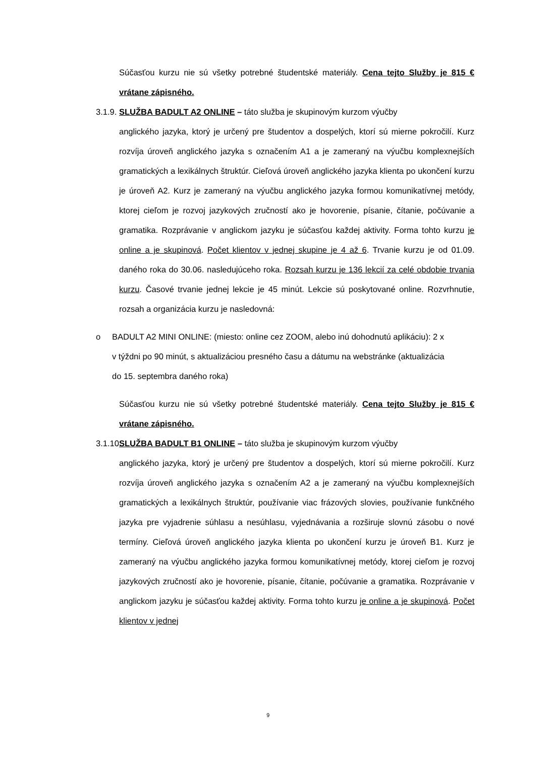Súčasťou kurzu nie sú všetky potrebné študentské materiály. Cena tejto Služby je 815 € vrátane zápisného.
3.1.9.
SLUŽBA BADULT A2 ONLINE – táto služba je skupinovým kurzom výučby
anglického jazyka, ktorý je určený pre študentov a dospelých, ktorí sú mierne pokročilí. Kurz rozvíja úroveň anglického jazyka s označením A1 a je zameraný na výučbu komplexnejších gramatických a lexikálnych štruktúr. Cieľová úroveň anglického jazyka klienta po ukončení kurzu je úroveň A2. Kurz je zameraný na výučbu anglického jazyka formou komunikatívnej metódy, ktorej cieľom je rozvoj jazykových zručností ako je hovorenie, písanie, čítanie, počúvanie a gramatika. Rozprávanie v anglickom jazyku je súčasťou každej aktivity. Forma tohto kurzu je online a je skupinová. Počet klientov v jednej skupine je 4 až 6. Trvanie kurzu je od 01.09. daného roka do 30.06. nasledujúceho roka. Rozsah kurzu je 136 lekcií za celé obdobie trvania kurzu. Časové trvanie jednej lekcie je 45 minút. Lekcie sú poskytované online. Rozvrhnutie, rozsah a organizácia kurzu je nasledovná:
o BADULT A2 MINI ONLINE: (miesto: online cez ZOOM, alebo inú dohodnutú aplikáciu): 2 x v týždni po 90 minút, s aktualizáciou presného času a dátumu na webstránke (aktualizácia do 15. septembra daného roka)
Súčasťou kurzu nie sú všetky potrebné študentské materiály. Cena tejto Služby je 815 € vrátane zápisného.
3.1.10.
SLUŽBA BADULT B1 ONLINE – táto služba je skupinovým kurzom výučby
anglického jazyka, ktorý je určený pre študentov a dospelých, ktorí sú mierne pokročilí. Kurz rozvíja úroveň anglického jazyka s označením A2 a je zameraný na výučbu komplexnejších gramatických a lexikálnych štruktúr, používanie viac frázových slovies, používanie funkčného jazyka pre vyjadrenie súhlasu a nesúhlasu, vyjednávania a rozširuje slovnú zásobu o nové termíny. Cieľová úroveň anglického jazyka klienta po ukončení kurzu je úroveň B1. Kurz je zameraný na výučbu anglického jazyka formou komunikatívnej metódy, ktorej cieľom je rozvoj jazykových zručností ako je hovorenie, písanie, čítanie, počúvanie a gramatika. Rozprávanie v anglickom jazyku je súčasťou každej aktivity. Forma tohto kurzu je online a je skupinová. Počet klientov v jednej
9